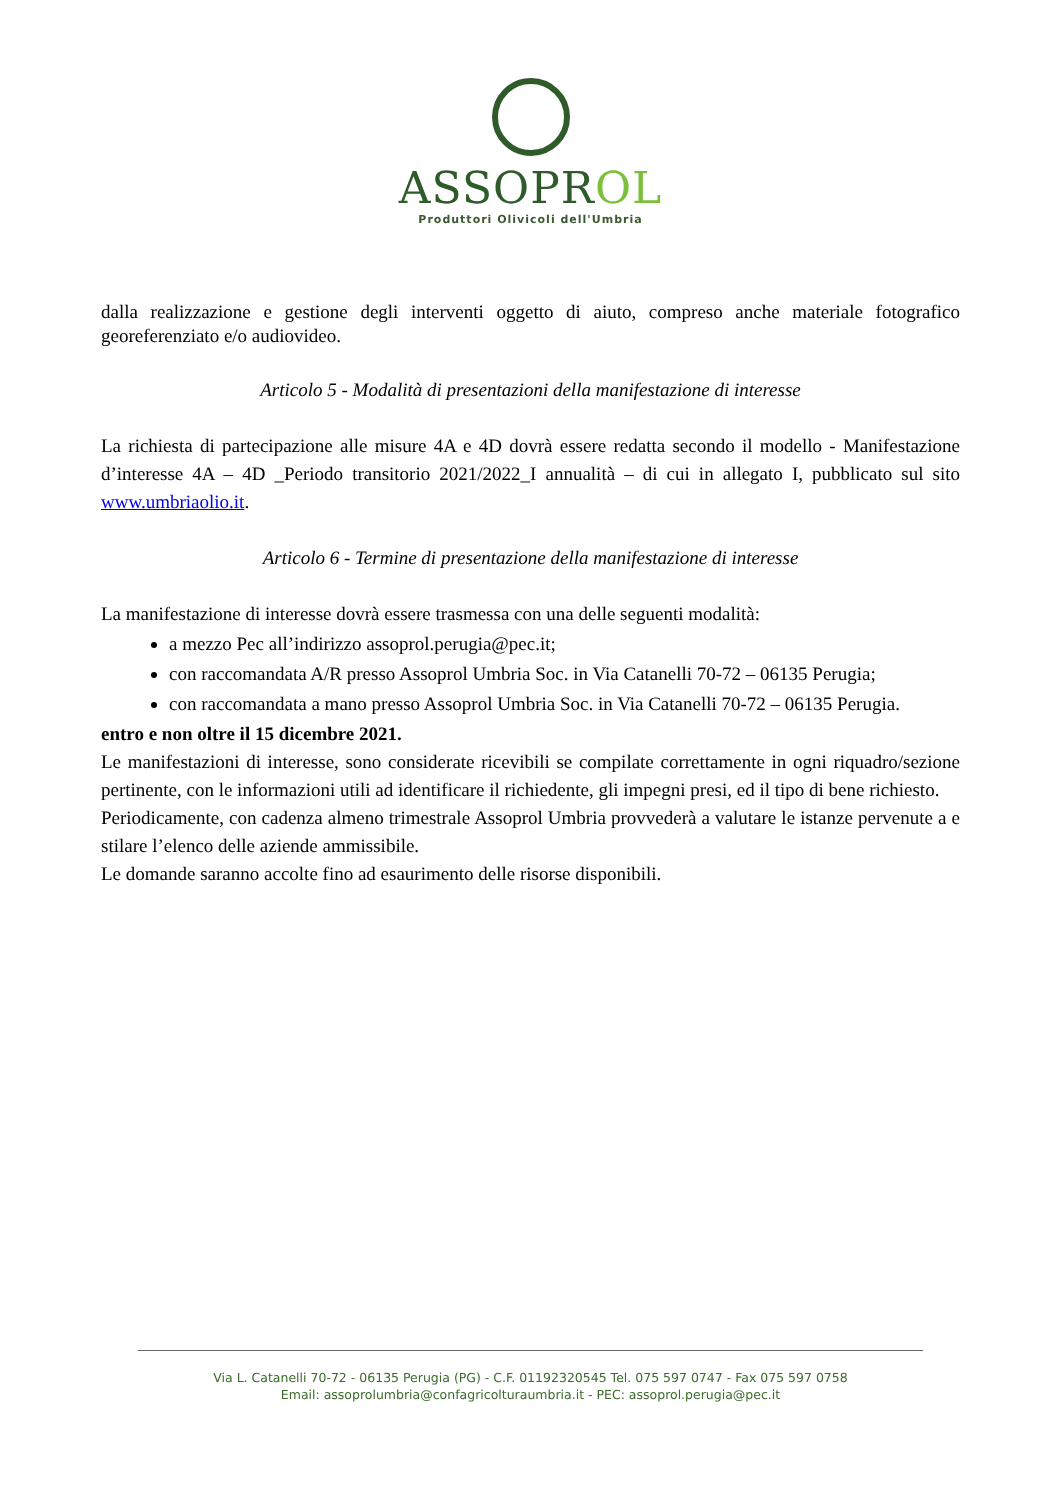ASSOPROL
Produttori Olivicoli dell'Umbria
dalla realizzazione e gestione degli interventi oggetto di aiuto, compreso anche materiale fotografico georeferenziato e/o audiovideo.
Articolo 5 - Modalità di presentazioni della manifestazione di interesse
La richiesta di partecipazione alle misure 4A e 4D dovrà essere redatta secondo il modello - Manifestazione d’interesse 4A – 4D _Periodo transitorio 2021/2022_I annualità – di cui in allegato I, pubblicato sul sito www.umbriaolio.it.
Articolo 6 - Termine di presentazione della manifestazione di interesse
La manifestazione di interesse dovrà essere trasmessa con una delle seguenti modalità:
a mezzo Pec all’indirizzo assoprol.perugia@pec.it;
con raccomandata A/R presso Assoprol Umbria Soc. in Via Catanelli 70-72 – 06135 Perugia;
con raccomandata a mano presso Assoprol Umbria Soc. in Via Catanelli 70-72 – 06135 Perugia.
entro e non oltre il 15 dicembre 2021.
Le manifestazioni di interesse, sono considerate ricevibili se compilate correttamente in ogni riquadro/sezione pertinente, con le informazioni utili ad identificare il richiedente, gli impegni presi, ed il tipo di bene richiesto.
Periodicamente, con cadenza almeno trimestrale Assoprol Umbria provvederà a valutare le istanze pervenute a e stilare l’elenco delle aziende ammissibile.
Le domande saranno accolte fino ad esaurimento delle risorse disponibili.
Via L. Catanelli 70-72 - 06135 Perugia (PG) - C.F. 01192320545 Tel. 075 597 0747 - Fax 075 597 0758
Email: assoprolumbria@confagricolturaumbria.it - PEC: assoprol.perugia@pec.it